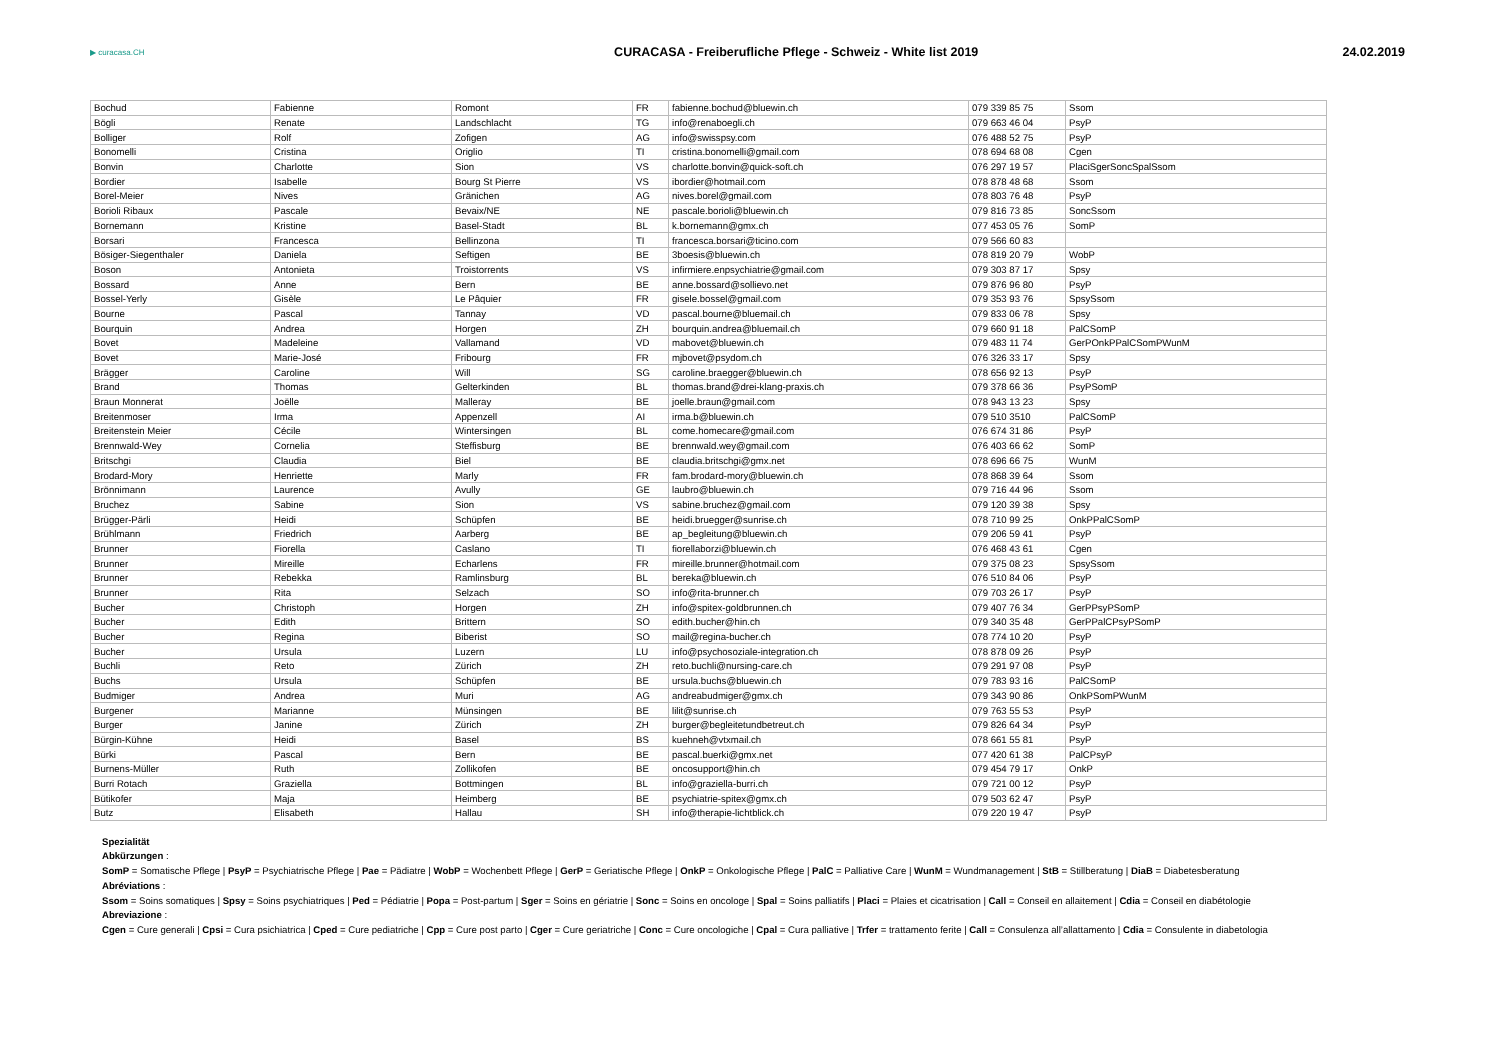▶ curacasa.CH
CURACASA - Freiberufliche Pflege - Schweiz - White list 2019
24.02.2019
| Bochud | Fabienne | Romont | FR | fabienne.bochud@bluewin.ch | 079 339 85 75 | Ssom |
| Bögli | Renate | Landschlacht | TG | info@renaboegli.ch | 079 663 46 04 | PsyP |
| Bolliger | Rolf | Zofigen | AG | info@swisspsy.com | 076 488 52 75 | PsyP |
| Bonomelli | Cristina | Origlio | TI | cristina.bonomelli@gmail.com | 078 694 68 08 | Cgen |
| Bonvin | Charlotte | Sion | VS | charlotte.bonvin@quick-soft.ch | 076 297 19 57 | PlaciSgerSoncSpalSsom |
| Bordier | Isabelle | Bourg St Pierre | VS | ibordier@hotmail.com | 078 878 48 68 | Ssom |
| Borel-Meier | Nives | Gränichen | AG | nives.borel@gmail.com | 078 803 76 48 | PsyP |
| Borioli Ribaux | Pascale | Bevaix/NE | NE | pascale.borioli@bluewin.ch | 079 816 73 85 | SoncSsom |
| Bornemann | Kristine | Basel-Stadt | BL | k.bornemann@gmx.ch | 077 453 05 76 | SomP |
| Borsari | Francesca | Bellinzona | TI | francesca.borsari@ticino.com | 079 566 60 83 | |
| Bösiger-Siegenthaler | Daniela | Seftigen | BE | 3boesis@bluewin.ch | 078 819 20 79 | WobP |
| Boson | Antonieta | Troistorrents | VS | infirmiere.enpsychiatrie@gmail.com | 079 303 87 17 | Spsy |
| Bossard | Anne | Bern | BE | anne.bossard@sollievo.net | 079 876 96 80 | PsyP |
| Bossel-Yerly | Gisèle | Le Pâquier | FR | gisele.bossel@gmail.com | 079 353 93 76 | SpsySsom |
| Bourne | Pascal | Tannay | VD | pascal.bourne@bluemail.ch | 079 833 06 78 | Spsy |
| Bourquin | Andrea | Horgen | ZH | bourquin.andrea@bluemail.ch | 079 660 91 18 | PalCSomP |
| Bovet | Madeleine | Vallamand | VD | mabovet@bluewin.ch | 079 483 11 74 | GerPOnkPPalCSomPWunM |
| Bovet | Marie-José | Fribourg | FR | mjbovet@psydom.ch | 076 326 33 17 | Spsy |
| Brägger | Caroline | Will | SG | caroline.braegger@bluewin.ch | 078 656 92 13 | PsyP |
| Brand | Thomas | Gelterkinden | BL | thomas.brand@drei-klang-praxis.ch | 079 378 66 36 | PsyPSomP |
| Braun Monnerat | Joëlle | Malleray | BE | joelle.braun@gmail.com | 078 943 13 23 | Spsy |
| Breitenmoser | Irma | Appenzell | AI | irma.b@bluewin.ch | 079 510 3510 | PalCSomP |
| Breitenstein Meier | Cécile | Wintersingen | BL | come.homecare@gmail.com | 076 674 31 86 | PsyP |
| Brennwald-Wey | Cornelia | Steffisburg | BE | brennwald.wey@gmail.com | 076 403 66 62 | SomP |
| Britschgi | Claudia | Biel | BE | claudia.britschgi@gmx.net | 078 696 66 75 | WunM |
| Brodard-Mory | Henriette | Marly | FR | fam.brodard-mory@bluewin.ch | 078 868 39 64 | Ssom |
| Brönnimann | Laurence | Avully | GE | laubro@bluewin.ch | 079 716 44 96 | Ssom |
| Bruchez | Sabine | Sion | VS | sabine.bruchez@gmail.com | 079 120 39 38 | Spsy |
| Brügger-Pärli | Heidi | Schüpfen | BE | heidi.bruegger@sunrise.ch | 078 710 99 25 | OnkPPalCSomP |
| Brühlmann | Friedrich | Aarberg | BE | ap_begleitung@bluewin.ch | 079 206 59 41 | PsyP |
| Brunner | Fiorella | Caslano | TI | fiorellaborzi@bluewin.ch | 076 468 43 61 | Cgen |
| Brunner | Mireille | Echarlens | FR | mireille.brunner@hotmail.com | 079 375 08 23 | SpsySsom |
| Brunner | Rebekka | Ramlinsburg | BL | bereka@bluewin.ch | 076 510 84 06 | PsyP |
| Brunner | Rita | Selzach | SO | info@rita-brunner.ch | 079 703 26 17 | PsyP |
| Bucher | Christoph | Horgen | ZH | info@spitex-goldbrunnen.ch | 079 407 76 34 | GerPPsyPSomP |
| Bucher | Edith | Brittern | SO | edith.bucher@hin.ch | 079 340 35 48 | GerPPalCPsyPSomP |
| Bucher | Regina | Biberist | SO | mail@regina-bucher.ch | 078 774 10 20 | PsyP |
| Bucher | Ursula | Luzern | LU | info@psychosoziale-integration.ch | 078 878 09 26 | PsyP |
| Buchli | Reto | Zürich | ZH | reto.buchli@nursing-care.ch | 079 291 97 08 | PsyP |
| Buchs | Ursula | Schüpfen | BE | ursula.buchs@bluewin.ch | 079 783 93 16 | PalCSomP |
| Budmiger | Andrea | Muri | AG | andreabudmiger@gmx.ch | 079 343 90 86 | OnkPSomPWunM |
| Burgener | Marianne | Münsingen | BE | lilit@sunrise.ch | 079 763 55 53 | PsyP |
| Burger | Janine | Zürich | ZH | burger@begleitetundbetreut.ch | 079 826 64 34 | PsyP |
| Bürgin-Kühne | Heidi | Basel | BS | kuehneh@vtxmail.ch | 078 661 55 81 | PsyP |
| Bürki | Pascal | Bern | BE | pascal.buerki@gmx.net | 077 420 61 38 | PalCPsyP |
| Burnens-Müller | Ruth | Zollikofen | BE | oncosupport@hin.ch | 079 454 79 17 | OnkP |
| Burri Rotach | Graziella | Bottmingen | BL | info@graziella-burri.ch | 079 721 00 12 | PsyP |
| Bütikofer | Maja | Heimberg | BE | psychiatrie-spitex@gmx.ch | 079 503 62 47 | PsyP |
| Butz | Elisabeth | Hallau | SH | info@therapie-lichtblick.ch | 079 220 19 47 | PsyP |
Spezialität
Abkürzungen :
SomP = Somatische Pflege | PsyP = Psychiatrische Pflege | Pae = Pädiatre | WobP = Wochenbett Pflege | GerP = Geriatische Pflege | OnkP = Onkologische Pflege | PalC = Palliative Care | WunM = Wundmanagement | StB = Stillberatung | DiaB = Diabetesberatung
Abréviations :
Ssom = Soins somatiques | Spsy = Soins psychiatriques | Ped = Pédiatrie | Popa = Post-partum | Sger = Soins en gériatrie | Sonc = Soins en oncologe | Spal = Soins palliatifs | Placi = Plaies et cicatrisation | Call = Conseil en allaitement | Cdia = Conseil en diabétologie
Abreviazione :
Cgen = Cure generali | Cpsi = Cura psichiatrica | Cped = Cure pediatriche | Cpp = Cure post parto | Cger = Cure geriatriche | Conc = Cure oncologiche | Cpal = Cura palliative | Trfer = trattamento ferite | Call = Consulenza all’allattamento | Cdia = Consulente in diabetologia